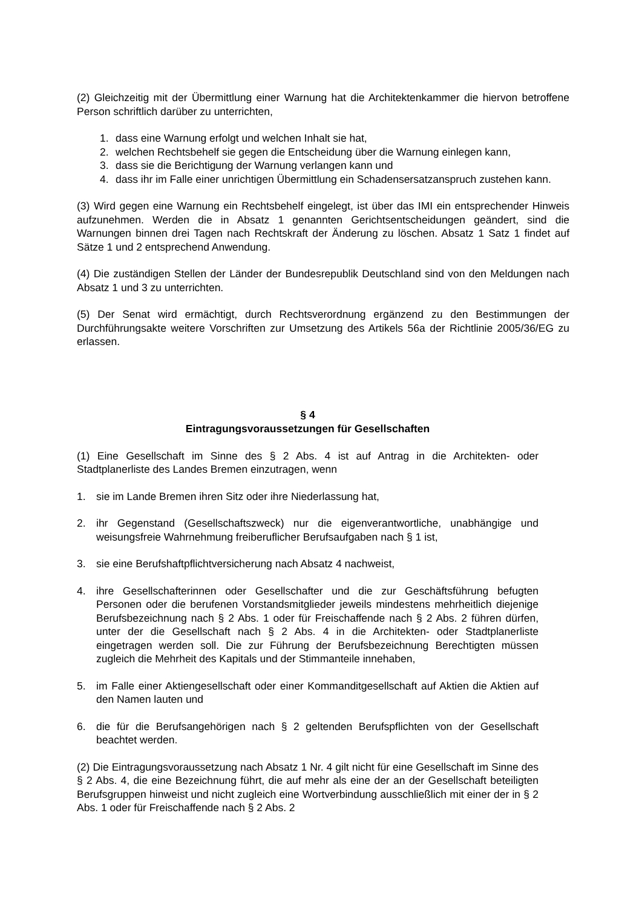(2) Gleichzeitig mit der Übermittlung einer Warnung hat die Architektenkammer die hiervon betroffene Person schriftlich darüber zu unterrichten,
1. dass eine Warnung erfolgt und welchen Inhalt sie hat,
2. welchen Rechtsbehelf sie gegen die Entscheidung über die Warnung einlegen kann,
3. dass sie die Berichtigung der Warnung verlangen kann und
4. dass ihr im Falle einer unrichtigen Übermittlung ein Schadensersatzanspruch zustehen kann.
(3) Wird gegen eine Warnung ein Rechtsbehelf eingelegt, ist über das IMI ein entsprechender Hinweis aufzunehmen. Werden die in Absatz 1 genannten Gerichtsentscheidungen geändert, sind die Warnungen binnen drei Tagen nach Rechtskraft der Änderung zu löschen. Absatz 1 Satz 1 findet auf Sätze 1 und 2 entsprechend Anwendung.
(4) Die zuständigen Stellen der Länder der Bundesrepublik Deutschland sind von den Meldungen nach Absatz 1 und 3 zu unterrichten.
(5) Der Senat wird ermächtigt, durch Rechtsverordnung ergänzend zu den Bestimmungen der Durchführungsakte weitere Vorschriften zur Umsetzung des Artikels 56a der Richtlinie 2005/36/EG zu erlassen.
§ 4
Eintragungsvoraussetzungen für Gesellschaften
(1) Eine Gesellschaft im Sinne des § 2 Abs. 4 ist auf Antrag in die Architekten- oder Stadtplanerliste des Landes Bremen einzutragen, wenn
1. sie im Lande Bremen ihren Sitz oder ihre Niederlassung hat,
2. ihr Gegenstand (Gesellschaftszweck) nur die eigenverantwortliche, unabhängige und weisungsfreie Wahrnehmung freiberuflicher Berufsaufgaben nach § 1 ist,
3. sie eine Berufshaftpflichtversicherung nach Absatz 4 nachweist,
4. ihre Gesellschafterinnen oder Gesellschafter und die zur Geschäftsführung befugten Personen oder die berufenen Vorstandsmitglieder jeweils mindestens mehrheitlich diejenige Berufsbezeichnung nach § 2 Abs. 1 oder für Freischaffende nach § 2 Abs. 2 führen dürfen, unter der die Gesellschaft nach § 2 Abs. 4 in die Architekten- oder Stadtplanerliste eingetragen werden soll. Die zur Führung der Berufsbezeichnung Berechtigten müssen zugleich die Mehrheit des Kapitals und der Stimmanteile innehaben,
5. im Falle einer Aktiengesellschaft oder einer Kommanditgesellschaft auf Aktien die Aktien auf den Namen lauten und
6. die für die Berufsangehörigen nach § 2 geltenden Berufspflichten von der Gesellschaft beachtet werden.
(2) Die Eintragungsvoraussetzung nach Absatz 1 Nr. 4 gilt nicht für eine Gesellschaft im Sinne des § 2 Abs. 4, die eine Bezeichnung führt, die auf mehr als eine der an der Gesellschaft beteiligten Berufsgruppen hinweist und nicht zugleich eine Wortverbindung ausschließlich mit einer der in § 2 Abs. 1 oder für Freischaffende nach § 2 Abs. 2